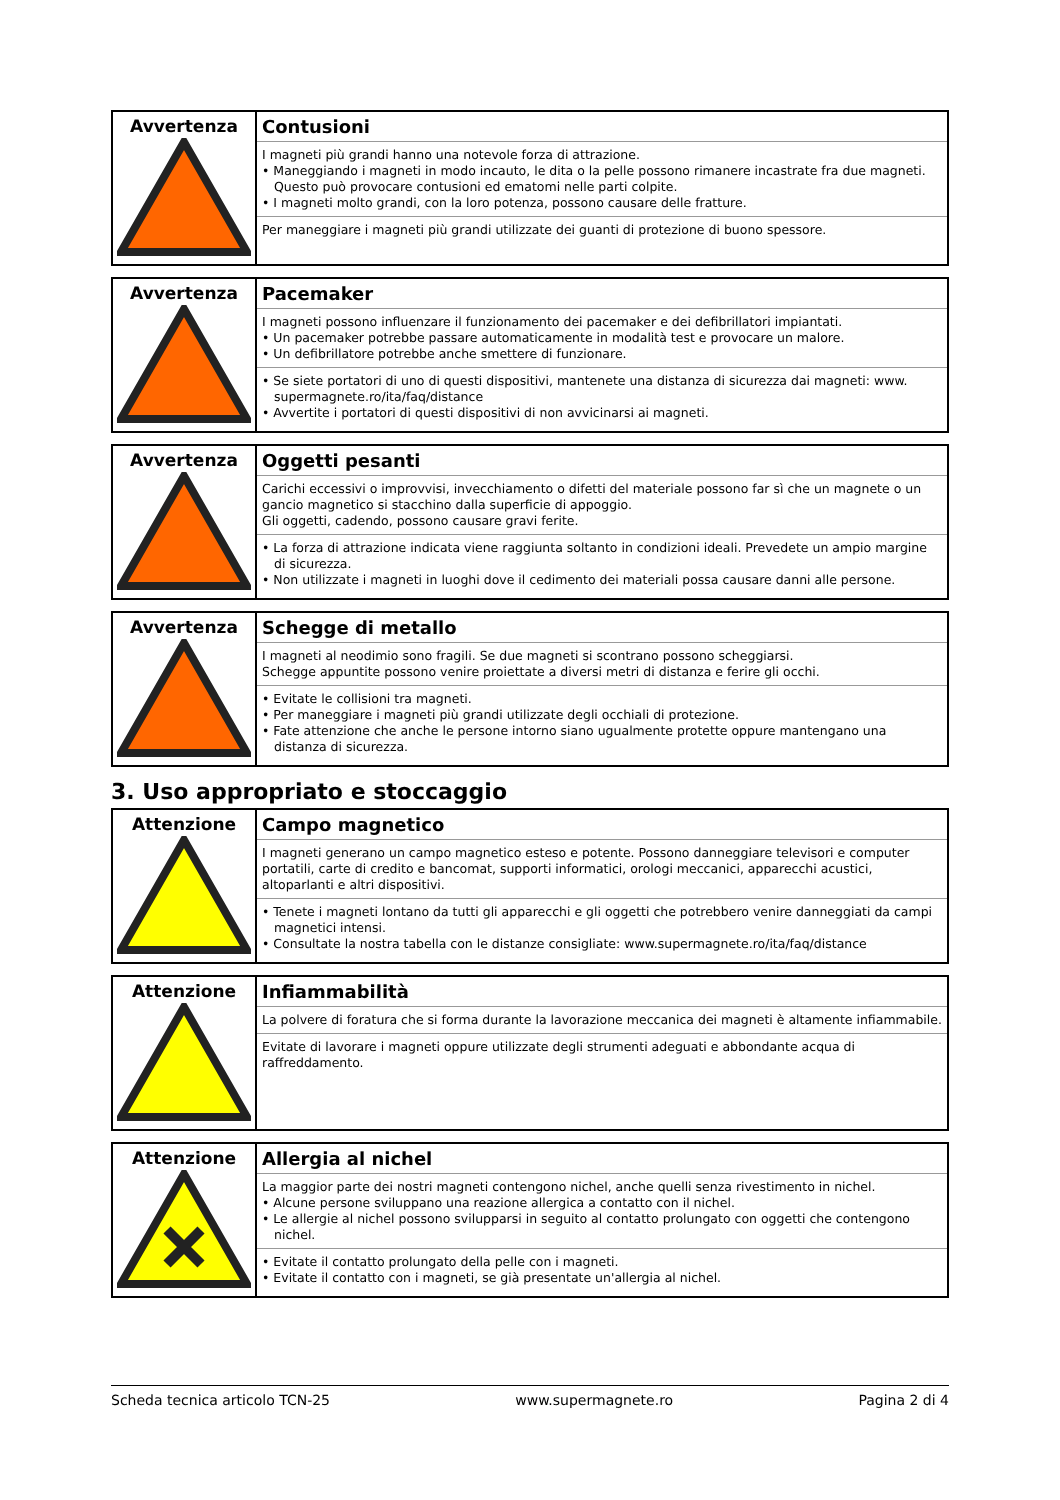| Avvertenza | Contusioni I magneti più grandi hanno una notevole forza di attrazione. • Maneggiando i magneti in modo incauto, le dita o la pelle possono rimanere incastrate fra due magneti. Questo può provocare contusioni ed ematomi nelle parti colpite. • I magneti molto grandi, con la loro potenza, possono causare delle fratture. Per maneggiare i magneti più grandi utilizzate dei guanti di protezione di buono spessore. |
| Avvertenza | Pacemaker I magneti possono influenzare il funzionamento dei pacemaker e dei defibrillatori impiantati. • Un pacemaker potrebbe passare automaticamente in modalità test e provocare un malore. • Un defibrillatore potrebbe anche smettere di funzionare. • Se siete portatori di uno di questi dispositivi, mantenete una distanza di sicurezza dai magneti: www. supermagnete.ro/ita/faq/distance • Avvertite i portatori di questi dispositivi di non avvicinarsi ai magneti. |
| Avvertenza | Oggetti pesanti Carichi eccessivi o improvvisi, invecchiamento o difetti del materiale possono far sì che un magnete o un gancio magnetico si stacchino dalla superficie di appoggio. Gli oggetti, cadendo, possono causare gravi ferite. • La forza di attrazione indicata viene raggiunta soltanto in condizioni ideali. Prevedete un ampio margine di sicurezza. • Non utilizzate i magneti in luoghi dove il cedimento dei materiali possa causare danni alle persone. |
| Avvertenza | Schegge di metallo I magneti al neodimio sono fragili. Se due magneti si scontrano possono scheggiarsi. Schegge appuntite possono venire proiettate a diversi metri di distanza e ferire gli occhi. • Evitate le collisioni tra magneti. • Per maneggiare i magneti più grandi utilizzate degli occhiali di protezione. • Fate attenzione che anche le persone intorno siano ugualmente protette oppure mantengano una distanza di sicurezza. |
3. Uso appropriato e stoccaggio
| Attenzione | Campo magnetico I magneti generano un campo magnetico esteso e potente. Possono danneggiare televisori e computer portatili, carte di credito e bancomat, supporti informatici, orologi meccanici, apparecchi acustici, altoparlanti e altri dispositivi. • Tenete i magneti lontano da tutti gli apparecchi e gli oggetti che potrebbero venire danneggiati da campi magnetici intensi. • Consultate la nostra tabella con le distanze consigliate: www.supermagnete.ro/ita/faq/distance |
| Attenzione | Infiammabilità La polvere di foratura che si forma durante la lavorazione meccanica dei magneti è altamente infiammabile. Evitate di lavorare i magneti oppure utilizzate degli strumenti adeguati e abbondante acqua di raffreddamento. |
| Attenzione | Allergia al nichel La maggior parte dei nostri magneti contengono nichel, anche quelli senza rivestimento in nichel. • Alcune persone sviluppano una reazione allergica a contatto con il nichel. • Le allergie al nichel possono svilupparsi in seguito al contatto prolungato con oggetti che contengono nichel. • Evitate il contatto prolungato della pelle con i magneti. • Evitate il contatto con i magneti, se già presentate un'allergia al nichel. |
Scheda tecnica articolo TCN-25 www.supermagnete.ro Pagina 2 di 4